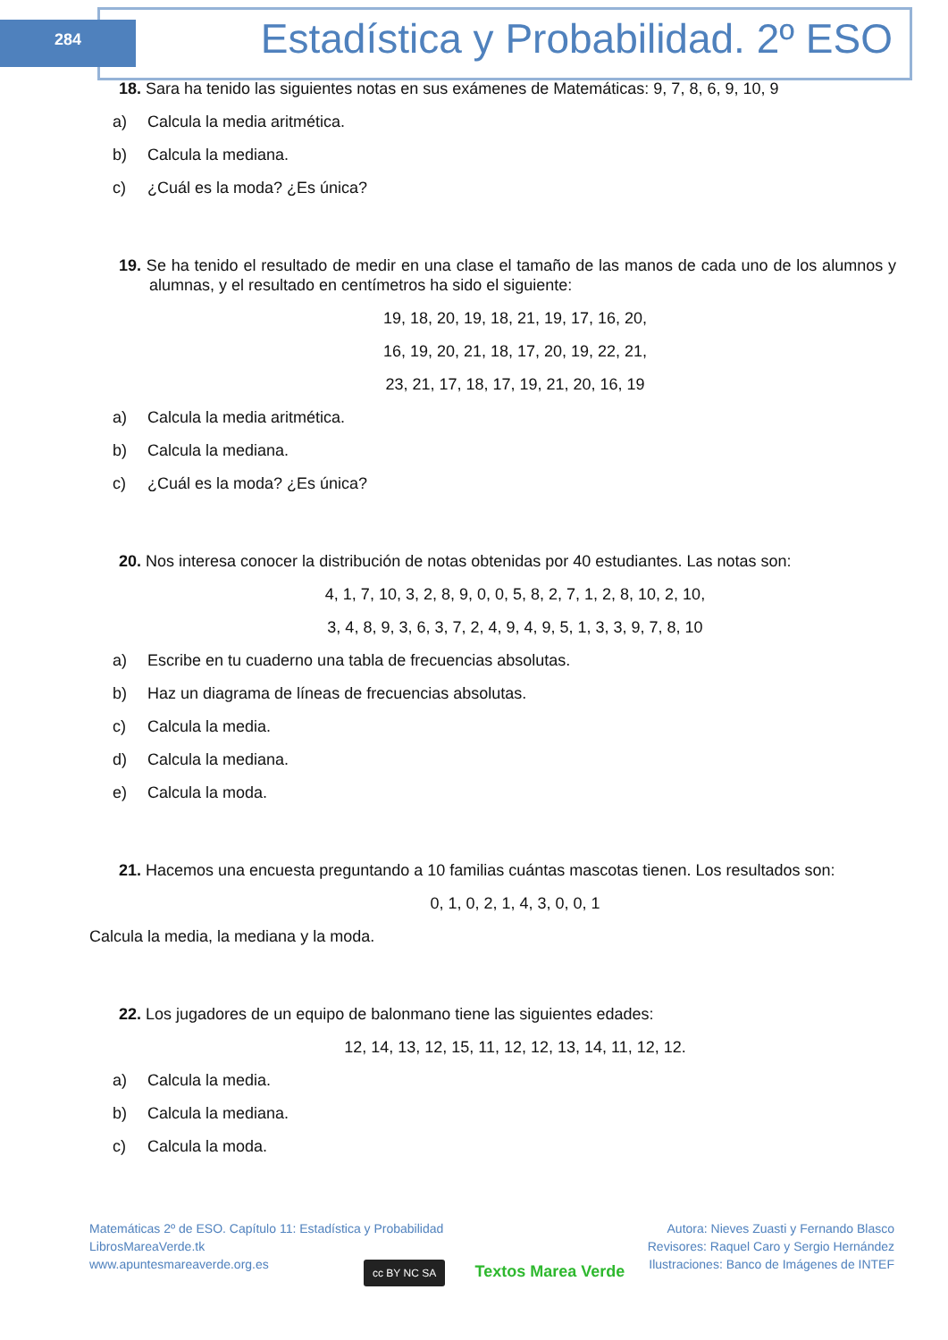284
Estadística y Probabilidad. 2º ESO
18. Sara ha tenido las siguientes notas en sus exámenes de Matemáticas: 9, 7, 8, 6, 9, 10, 9
a) Calcula la media aritmética.
b) Calcula la mediana.
c) ¿Cuál es la moda? ¿Es única?
19. Se ha tenido el resultado de medir en una clase el tamaño de las manos de cada uno de los alumnos y alumnas, y el resultado en centímetros ha sido el siguiente:
19, 18, 20, 19, 18, 21, 19, 17, 16, 20,
16, 19, 20, 21, 18, 17, 20, 19, 22, 21,
23, 21, 17, 18, 17, 19, 21, 20, 16, 19
a) Calcula la media aritmética.
b) Calcula la mediana.
c) ¿Cuál es la moda? ¿Es única?
20. Nos interesa conocer la distribución de notas obtenidas por 40 estudiantes. Las notas son:
4, 1, 7, 10, 3, 2, 8, 9, 0, 0, 5, 8, 2, 7, 1, 2, 8, 10, 2, 10,
3, 4, 8, 9, 3, 6, 3, 7, 2, 4, 9, 4, 9, 5, 1, 3, 3, 9, 7, 8, 10
a) Escribe en tu cuaderno una tabla de frecuencias absolutas.
b) Haz un diagrama de líneas de frecuencias absolutas.
c) Calcula la media.
d) Calcula la mediana.
e) Calcula la moda.
21. Hacemos una encuesta preguntando a 10 familias cuántas mascotas tienen. Los resultados son:
0, 1, 0, 2, 1, 4, 3, 0, 0, 1
Calcula la media, la mediana y la moda.
22. Los jugadores de un equipo de balonmano tiene las siguientes edades:
12, 14, 13, 12, 15, 11, 12, 12, 13, 14, 11, 12, 12.
a) Calcula la media.
b) Calcula la mediana.
c) Calcula la moda.
Matemáticas 2º de ESO. Capítulo 11: Estadística y Probabilidad
LibrosMareaVerde.tk
www.apuntesmareaverde.org.es
Autora: Nieves Zuasti y Fernando Blasco
Revisores: Raquel Caro y Sergio Hernández
Ilustraciones: Banco de Imágenes de INTEF
cc BY NC SA Textos Marea Verde